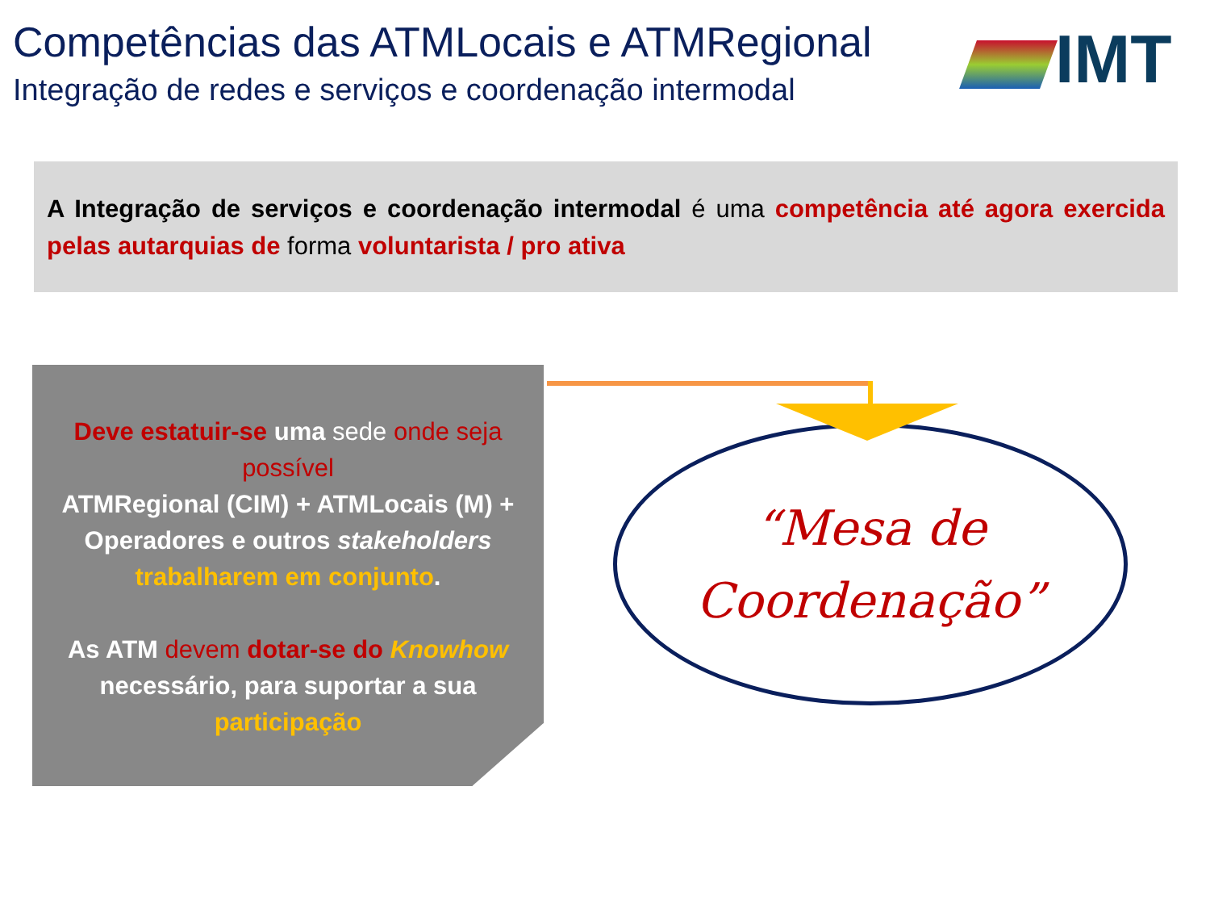Competências das ATMLocais e ATMRegional
Integração de redes e serviços e coordenação intermodal
IMT
A Integração de serviços e coordenação intermodal é uma competência até agora exercida pelas autarquias de forma voluntarista / pro ativa
Deve estatuir-se uma sede onde seja possível
ATMRegional (CIM) + ATMLocais (M) + Operadores e outros stakeholders trabalharem em conjunto.
As ATM devem dotar-se do Knowhow necessário, para suportar a sua participação
“Mesa de
Coordenação”